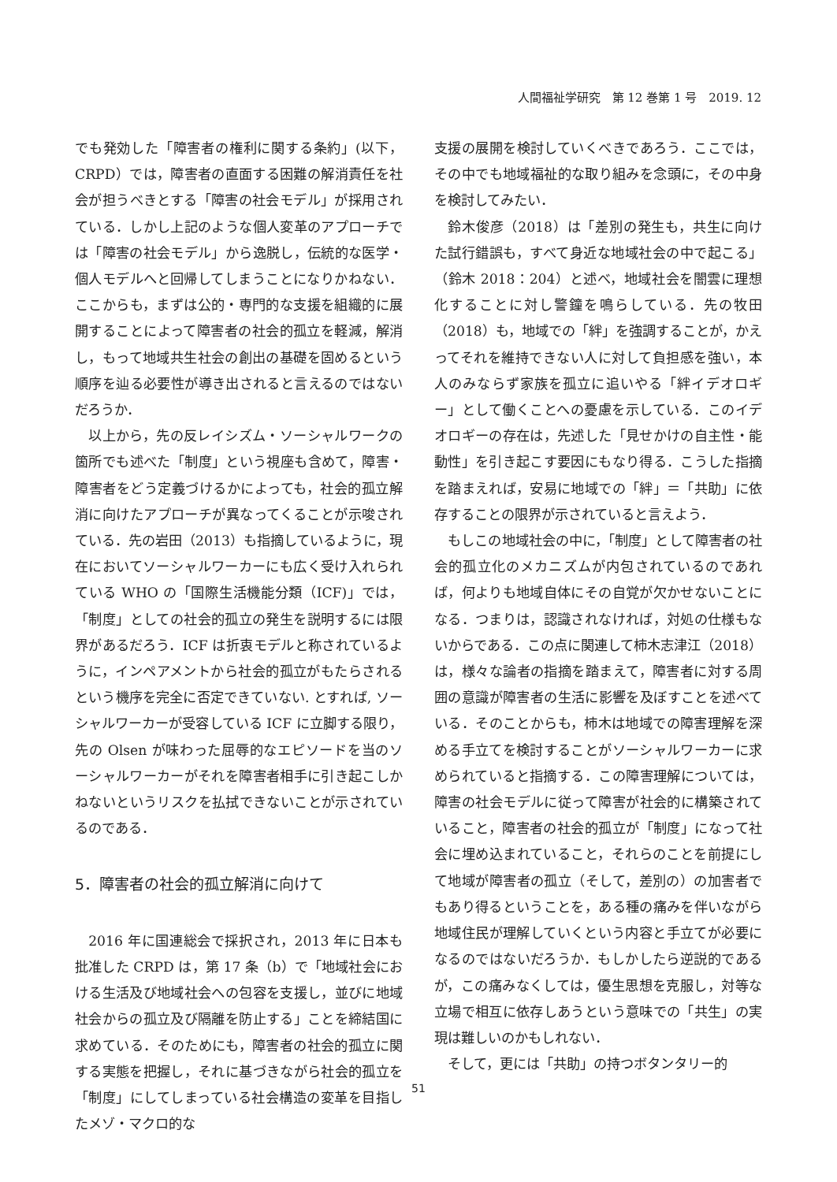人間福祉学研究　第 12 巻第 1 号　2019. 12
でも発効した「障害者の権利に関する条約」(以下，CRPD）では，障害者の直面する困難の解消責任を社会が担うべきとする「障害の社会モデル」が採用されている．しかし上記のような個人変革のアプローチでは「障害の社会モデル」から逸脱し，伝統的な医学・個人モデルへと回帰してしまうことになりかねない．ここからも，まずは公的・専門的な支援を組織的に展開することによって障害者の社会的孤立を軽減，解消し，もって地域共生社会の創出の基礎を固めるという順序を辿る必要性が導き出されると言えるのではないだろうか．
以上から，先の反レイシズム・ソーシャルワークの箇所でも述べた「制度」という視座も含めて，障害・障害者をどう定義づけるかによっても，社会的孤立解消に向けたアプローチが異なってくることが示唆されている．先の岩田（2013）も指摘しているように，現在においてソーシャルワーカーにも広く受け入れられている WHO の「国際生活機能分類（ICF)」では，「制度」としての社会的孤立の発生を説明するには限界があるだろう．ICF は折衷モデルと称されているように，インペアメントから社会的孤立がもたらされるという機序を完全に否定できていない. とすれば, ソーシャルワーカーが受容している ICF に立脚する限り，先の Olsen が味わった屈辱的なエピソードを当のソーシャルワーカーがそれを障害者相手に引き起こしかねないというリスクを払拭できないことが示されているのである．
5．障害者の社会的孤立解消に向けて
2016 年に国連総会で採択され，2013 年に日本も批准した CRPD は，第 17 条（b）で「地域社会における生活及び地域社会への包容を支援し，並びに地域社会からの孤立及び隔離を防止する」ことを締結国に求めている．そのためにも，障害者の社会的孤立に関する実態を把握し，それに基づきながら社会的孤立を「制度」にしてしまっている社会構造の変革を目指したメゾ・マクロ的な
支援の展開を検討していくべきであろう．ここでは，その中でも地域福祉的な取り組みを念頭に，その中身を検討してみたい．
鈴木俊彦（2018）は「差別の発生も，共生に向けた試行錯誤も，すべて身近な地域社会の中で起こる」（鈴木 2018：204）と述べ，地域社会を闇雲に理想化することに対し警鐘を鳴らしている．先の牧田（2018）も，地域での「絆」を強調することが，かえってそれを維持できない人に対して負担感を強い，本人のみならず家族を孤立に追いやる「絆イデオロギー」として働くことへの憂慮を示している．このイデオロギーの存在は，先述した「見せかけの自主性・能動性」を引き起こす要因にもなり得る．こうした指摘を踏まえれば，安易に地域での「絆」＝「共助」に依存することの限界が示されていると言えよう．
もしこの地域社会の中に，「制度」として障害者の社会的孤立化のメカニズムが内包されているのであれば，何よりも地域自体にその自覚が欠かせないことになる．つまりは，認識されなければ，対処の仕様もないからである．この点に関連して柿木志津江（2018）は，様々な論者の指摘を踏まえて，障害者に対する周囲の意識が障害者の生活に影響を及ぼすことを述べている．そのことからも，柿木は地域での障害理解を深める手立てを検討することがソーシャルワーカーに求められていると指摘する．この障害理解については，障害の社会モデルに従って障害が社会的に構築されていること，障害者の社会的孤立が「制度」になって社会に埋め込まれていること，それらのことを前提にして地域が障害者の孤立（そして，差別の）の加害者でもあり得るということを，ある種の痛みを伴いながら地域住民が理解していくという内容と手立てが必要になるのではないだろうか．もしかしたら逆説的であるが，この痛みなくしては，優生思想を克服し，対等な立場で相互に依存しあうという意味での「共生」の実現は難しいのかもしれない．
そして，更には「共助」の持つボタンタリー的
51